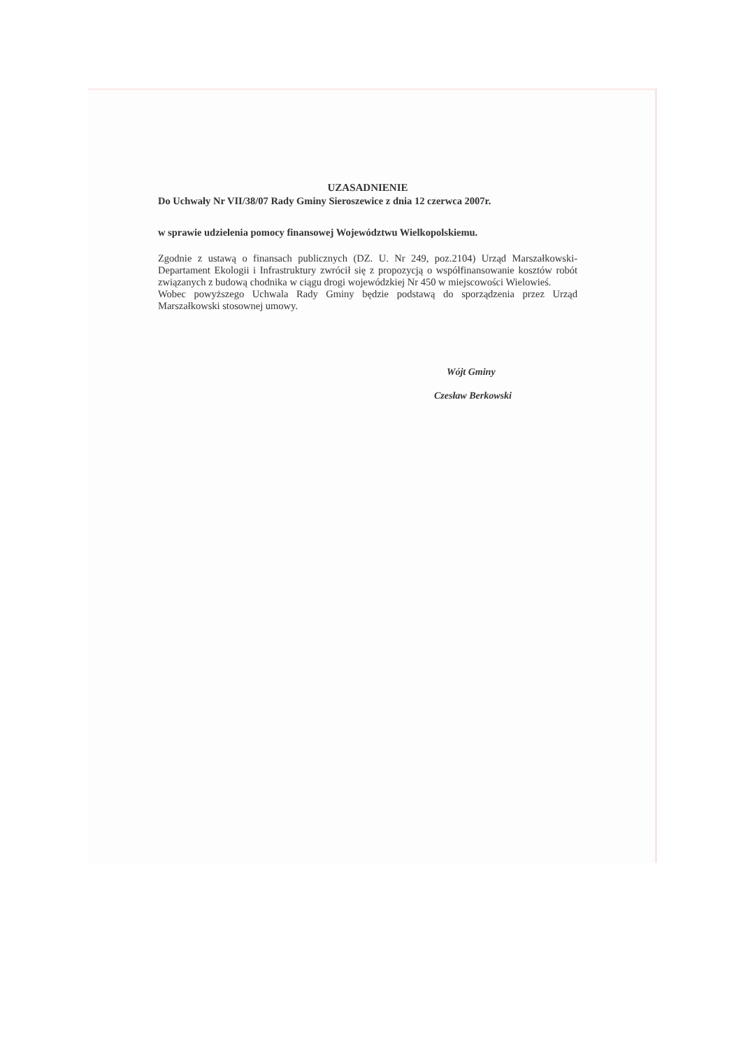UZASADNIENIE
Do Uchwały Nr VII/38/07 Rady Gminy Sieroszewice z dnia 12 czerwca 2007r.
w sprawie udzielenia pomocy finansowej Województwu Wielkopolskiemu.
Zgodnie z ustawą o finansach publicznych (DZ. U. Nr 249, poz.2104) Urząd Marszałkowski-Departament Ekologii i Infrastruktury zwrócił się z propozycją o współfinansowanie kosztów robót związanych z budową chodnika w ciągu drogi wojewódzkiej Nr 450 w miejscowości Wielowieś.
Wobec powyższego Uchwala Rady Gminy będzie podstawą do sporządzenia przez Urząd Marszałkowski stosownej umowy.
Wójt Gminy
Czesław Berkowski